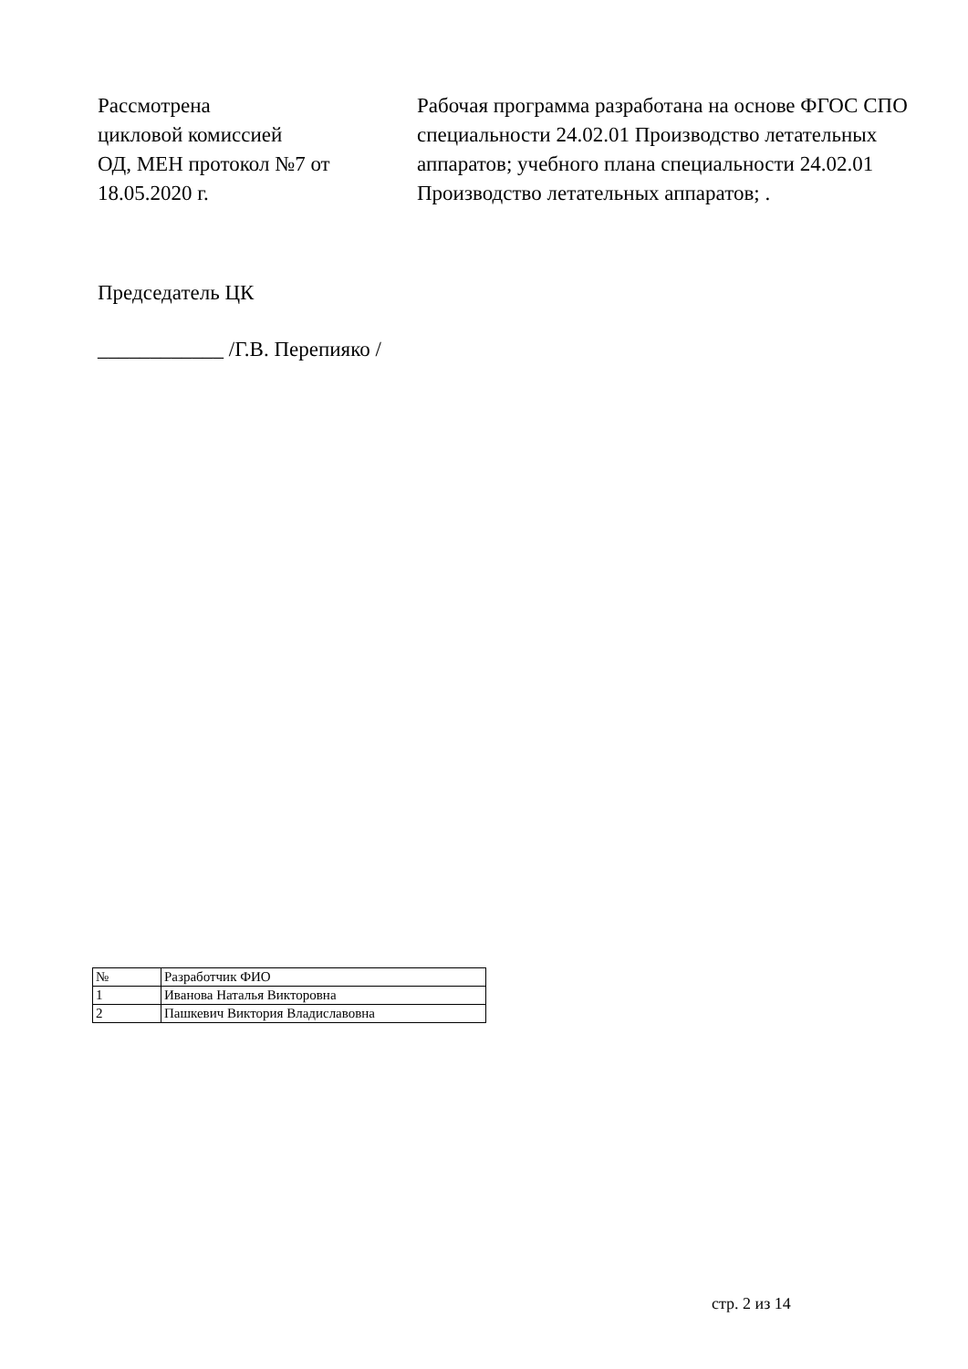Рассмотрена
цикловой комиссией
ОД, МЕН протокол №7 от
18.05.2020 г.
Рабочая программа разработана на основе ФГОС СПО специальности 24.02.01 Производство летательных аппаратов; учебного плана специальности 24.02.01 Производство летательных аппаратов; .
Председатель ЦК
____________ /Г.В. Перепияко /
| № | Разработчик ФИО |
| --- | --- |
| 1 | Иванова Наталья Викторовна |
| 2 | Пашкевич Виктория Владиславовна |
стр. 2 из 14